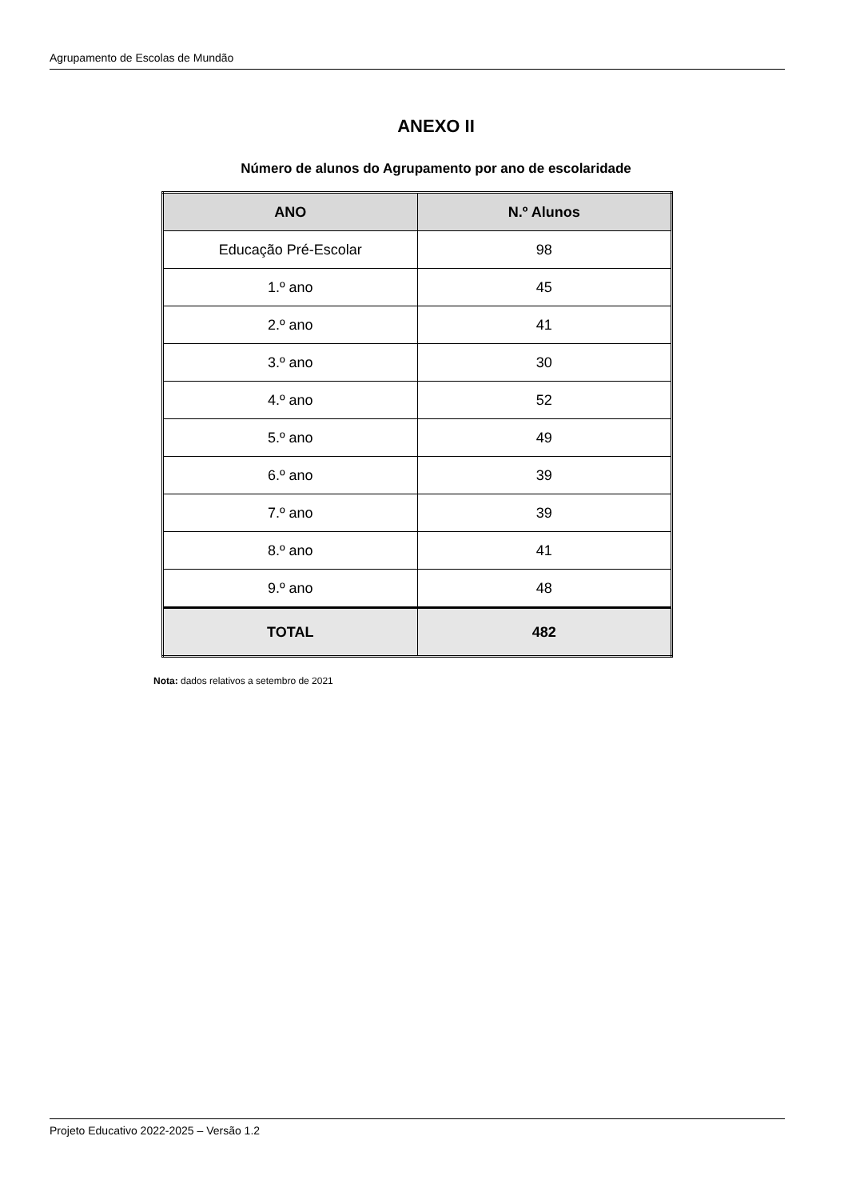Agrupamento de Escolas de Mundão
ANEXO II
Número de alunos do Agrupamento por ano de escolaridade
| ANO | N.º Alunos |
| --- | --- |
| Educação Pré-Escolar | 98 |
| 1.º ano | 45 |
| 2.º ano | 41 |
| 3.º ano | 30 |
| 4.º ano | 52 |
| 5.º ano | 49 |
| 6.º ano | 39 |
| 7.º ano | 39 |
| 8.º ano | 41 |
| 9.º ano | 48 |
| TOTAL | 482 |
Nota: dados relativos a setembro de 2021
Projeto Educativo 2022-2025 – Versão 1.2